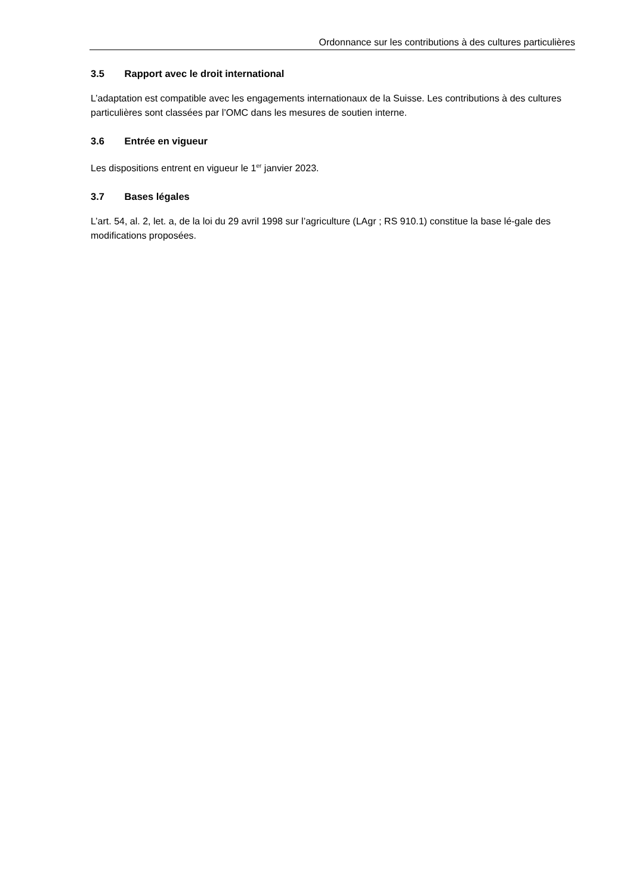Ordonnance sur les contributions à des cultures particulières
3.5 Rapport avec le droit international
L’adaptation est compatible avec les engagements internationaux de la Suisse. Les contributions à des cultures particulières sont classées par l’OMC dans les mesures de soutien interne.
3.6 Entrée en vigueur
Les dispositions entrent en vigueur le 1<sup>er</sup> janvier 2023.
3.7 Bases légales
L’art. 54, al. 2, let. a, de la loi du 29 avril 1998 sur l’agriculture (LAgr ; RS 910.1) constitue la base lé-gale des modifications proposées.